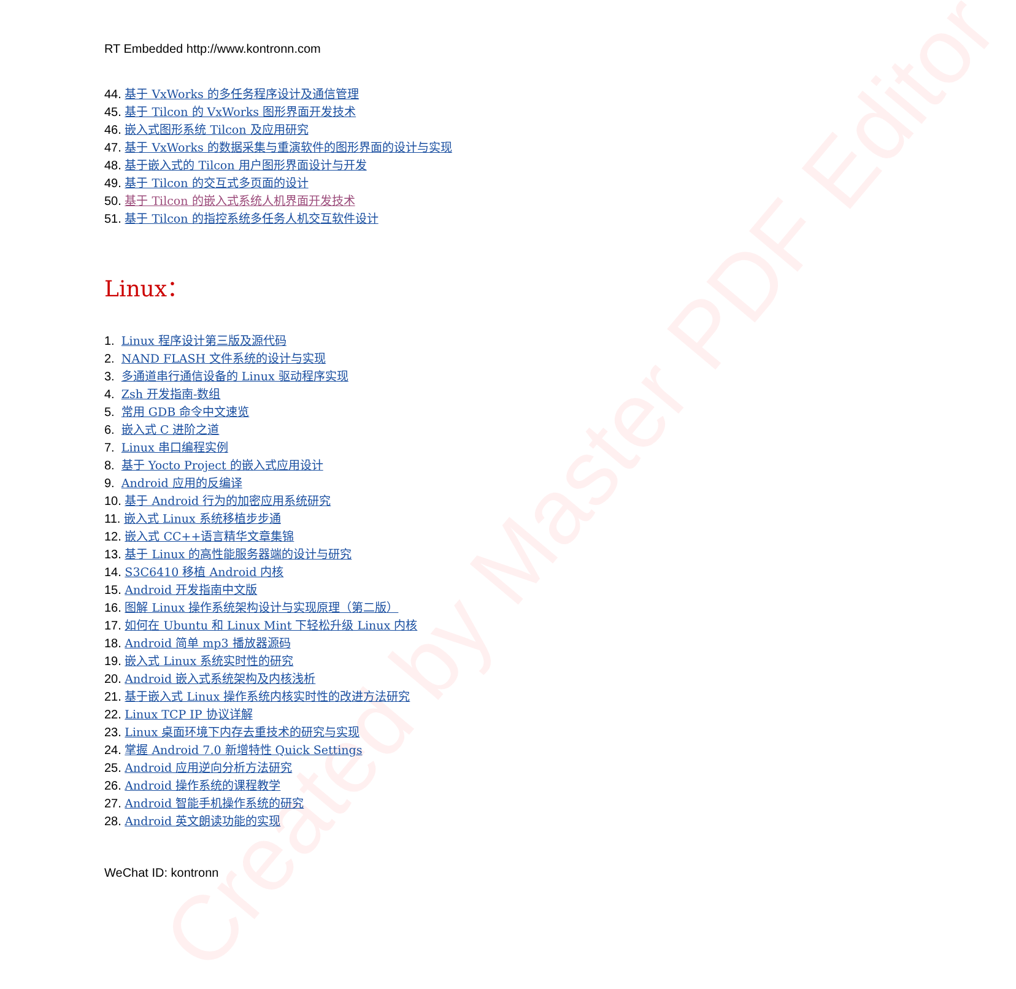Created by Master PDF Editor
RT Embedded http://www.kontronn.com
44. 基于 VxWorks 的多任务程序设计及通信管理
45. 基于 Tilcon 的 VxWorks 图形界面开发技术
46. 嵌入式图形系统 Tilcon 及应用研究
47. 基于 VxWorks 的数据采集与重演软件的图形界面的设计与实现
48. 基于嵌入式的 Tilcon 用户图形界面设计与开发
49. 基于 Tilcon 的交互式多页面的设计
50. 基于 Tilcon 的嵌入式系统人机界面开发技术
51. 基于 Tilcon 的指控系统多任务人机交互软件设计
Linux：
1. Linux 程序设计第三版及源代码
2. NAND FLASH 文件系统的设计与实现
3. 多通道串行通信设备的 Linux 驱动程序实现
4. Zsh 开发指南-数组
5. 常用 GDB 命令中文速览
6. 嵌入式 C 进阶之道
7. Linux 串口编程实例
8. 基于 Yocto Project 的嵌入式应用设计
9. Android 应用的反编译
10. 基于 Android 行为的加密应用系统研究
11. 嵌入式 Linux 系统移植步步通
12. 嵌入式 CC++语言精华文章集锦
13. 基于 Linux 的高性能服务器端的设计与研究
14. S3C6410 移植 Android 内核
15. Android 开发指南中文版
16. 图解 Linux 操作系统架构设计与实现原理（第二版）
17. 如何在 Ubuntu 和 Linux Mint 下轻松升级 Linux 内核
18. Android 简单 mp3 播放器源码
19. 嵌入式 Linux 系统实时性的研究
20. Android 嵌入式系统架构及内核浅析
21. 基于嵌入式 Linux 操作系统内核实时性的改进方法研究
22. Linux TCP IP 协议详解
23. Linux 桌面环境下内存去重技术的研究与实现
24. 掌握 Android 7.0 新增特性 Quick Settings
25. Android 应用逆向分析方法研究
26. Android 操作系统的课程教学
27. Android 智能手机操作系统的研究
28. Android 英文朗读功能的实现
WeChat ID: kontronn